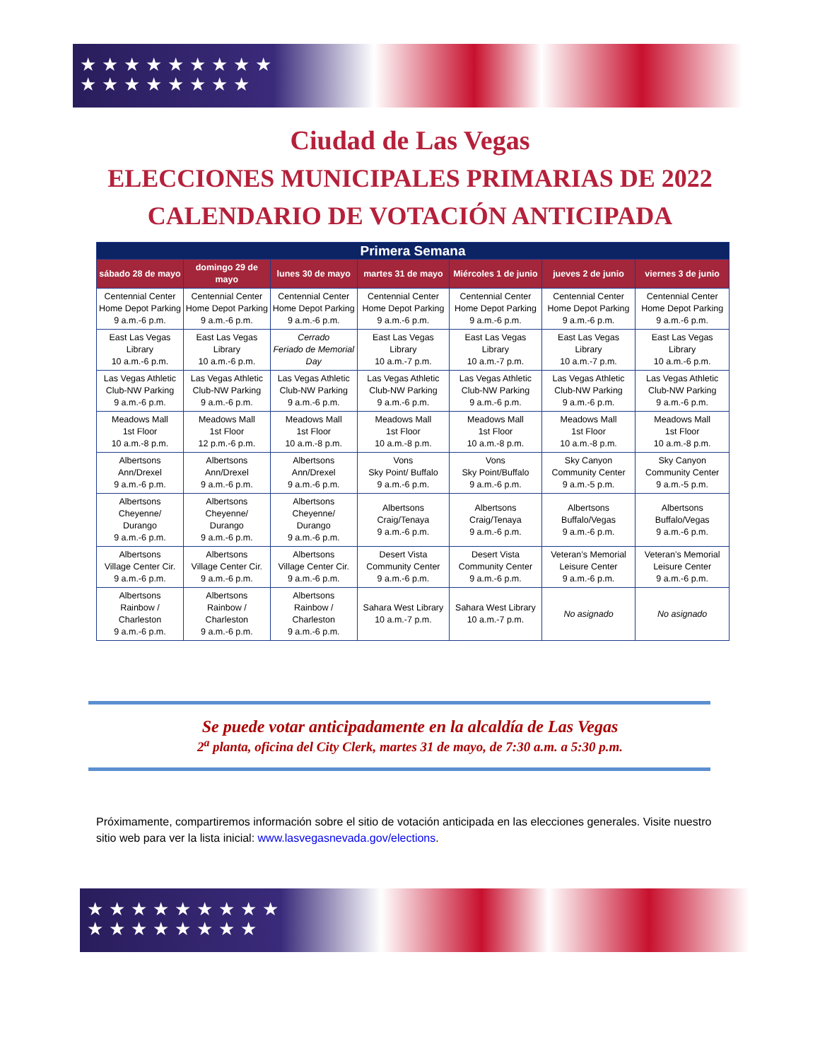★★★★★★★★★
★★★★★★★★
Ciudad de Las Vegas
ELECCIONES MUNICIPALES PRIMARIAS DE 2022
CALENDARIO DE VOTACIÓN ANTICIPADA
| Primera Semana | | | | | | |
| --- | --- | --- | --- | --- | --- | --- |
| sábado 28 de mayo | domingo 29 de mayo | lunes 30 de mayo | martes 31 de mayo | Miércoles 1 de junio | jueves 2 de junio | viernes 3 de junio |
| Centennial Center Home Depot Parking 9 a.m.-6 p.m. | Centennial Center Home Depot Parking 9 a.m.-6 p.m. | Centennial Center Home Depot Parking 9 a.m.-6 p.m. | Centennial Center Home Depot Parking 9 a.m.-6 p.m. | Centennial Center Home Depot Parking 9 a.m.-6 p.m. | Centennial Center Home Depot Parking 9 a.m.-6 p.m. | Centennial Center Home Depot Parking 9 a.m.-6 p.m. |
| East Las Vegas Library 10 a.m.-6 p.m. | East Las Vegas Library 10 a.m.-6 p.m. | Cerrado Feriado de Memorial Day | East Las Vegas Library 10 a.m.-7 p.m. | East Las Vegas Library 10 a.m.-7 p.m. | East Las Vegas Library 10 a.m.-7 p.m. | East Las Vegas Library 10 a.m.-6 p.m. |
| Las Vegas Athletic Club-NW Parking 9 a.m.-6 p.m. | Las Vegas Athletic Club-NW Parking 9 a.m.-6 p.m. | Las Vegas Athletic Club-NW Parking 9 a.m.-6 p.m. | Las Vegas Athletic Club-NW Parking 9 a.m.-6 p.m. | Las Vegas Athletic Club-NW Parking 9 a.m.-6 p.m. | Las Vegas Athletic Club-NW Parking 9 a.m.-6 p.m. | Las Vegas Athletic Club-NW Parking 9 a.m.-6 p.m. |
| Meadows Mall 1st Floor 10 a.m.-8 p.m. | Meadows Mall 1st Floor 12 p.m.-6 p.m. | Meadows Mall 1st Floor 10 a.m.-8 p.m. | Meadows Mall 1st Floor 10 a.m.-8 p.m. | Meadows Mall 1st Floor 10 a.m.-8 p.m. | Meadows Mall 1st Floor 10 a.m.-8 p.m. | Meadows Mall 1st Floor 10 a.m.-8 p.m. |
| Albertsons Ann/Drexel 9 a.m.-6 p.m. | Albertsons Ann/Drexel 9 a.m.-6 p.m. | Albertsons Ann/Drexel 9 a.m.-6 p.m. | Vons Sky Point/ Buffalo 9 a.m.-6 p.m. | Vons Sky Point/Buffalo 9 a.m.-6 p.m. | Sky Canyon Community Center 9 a.m.-5 p.m. | Sky Canyon Community Center 9 a.m.-5 p.m. |
| Albertsons Cheyenne/ Durango 9 a.m.-6 p.m. | Albertsons Cheyenne/ Durango 9 a.m.-6 p.m. | Albertsons Cheyenne/ Durango 9 a.m.-6 p.m. | Albertsons Craig/Tenaya 9 a.m.-6 p.m. | Albertsons Craig/Tenaya 9 a.m.-6 p.m. | Albertsons Buffalo/Vegas 9 a.m.-6 p.m. | Albertsons Buffalo/Vegas 9 a.m.-6 p.m. |
| Albertsons Village Center Cir. 9 a.m.-6 p.m. | Albertsons Village Center Cir. 9 a.m.-6 p.m. | Albertsons Village Center Cir. 9 a.m.-6 p.m. | Desert Vista Community Center 9 a.m.-6 p.m. | Desert Vista Community Center 9 a.m.-6 p.m. | Veteran’s Memorial Leisure Center 9 a.m.-6 p.m. | Veteran’s Memorial Leisure Center 9 a.m.-6 p.m. |
| Albertsons Rainbow / Charleston 9 a.m.-6 p.m. | Albertsons Rainbow / Charleston 9 a.m.-6 p.m. | Albertsons Rainbow / Charleston 9 a.m.-6 p.m. | Sahara West Library 10 a.m.-7 p.m. | Sahara West Library 10 a.m.-7 p.m. | No asignado | No asignado |
Se puede votar anticipadamente en la alcaldía de Las Vegas
2<sup>a</sup> planta, oficina del City Clerk, martes 31 de mayo, de 7:30 a.m. a 5:30 p.m.
Próximamente, compartiremos información sobre el sitio de votación anticipada en las elecciones generales. Visite nuestro sitio web para ver la lista inicial: www.lasvegasnevada.gov/elections.
★★★★★★★★★
★★★★★★★★